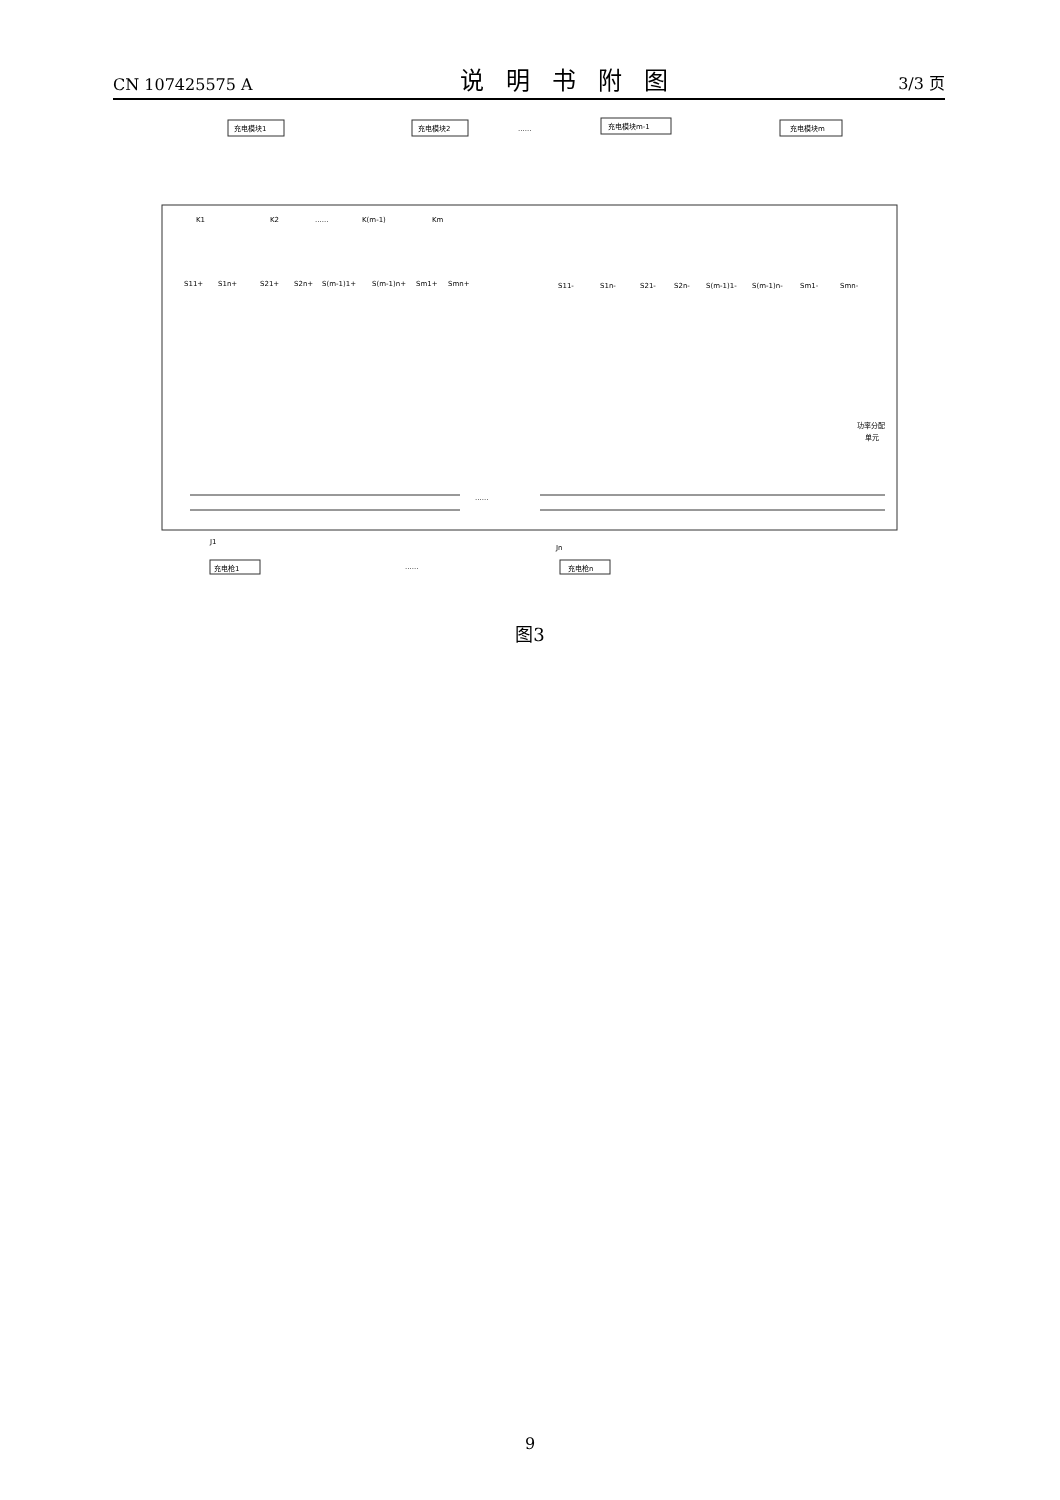CN 107425575 A 说明书附图 3/3 页
充电模块1
充电模块2
......
充电模块m-1
充电模块m
K1
K2
......
K(m-1)
Km
S11+
S1n+
S21+
S2n+
S(m-1)1+
S(m-1)n+
Sm1+
Smn+
S11-
S1n-
S21-
S2n-
S(m-1)1-
S(m-1)n-
Sm1-
Smn-
功率分配
单元
......
......
充电枪1
充电枪n
J1
Jn
图3
9